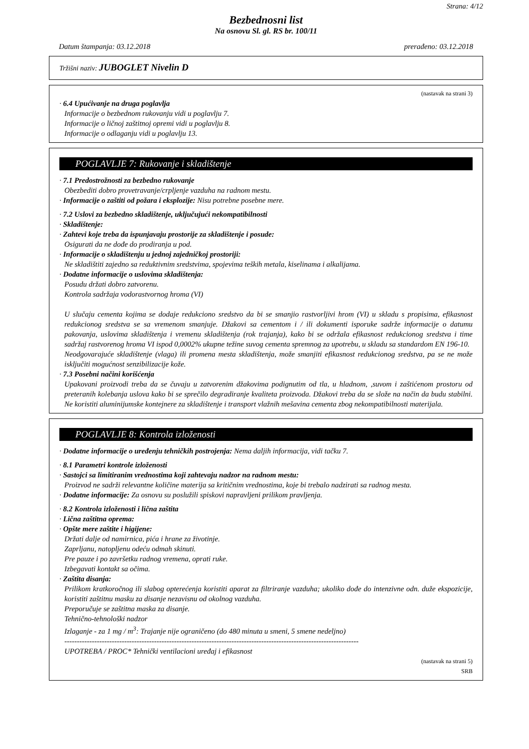Strana: 4/12
Bezbednosni list
Na osnovu Sl. gl. RS br. 100/11
Datum štampanja: 03.12.2018 prerađeno: 03.12.2018
Tržišni naziv: JUBOGLET Nivelin D
(nastavak na strani 3)
· 6.4 Upućivanje na druga poglavlja
Informacije o bezbednom rukovanju vidi u poglavlju 7.
Informacije o ličnoj zaštitnoj opremi vidi u poglavlju 8.
Informacije o odlaganju vidi u poglavlju 13.
POGLAVLJE 7: Rukovanje i skladištenje
· 7.1 Predostrožnosti za bezbedno rukovanje
Obezbediti dobro provetravanje/crpljenje vazduha na radnom mestu.
· Informacije o zaštiti od požara i eksplozije: Nisu potrebne posebne mere.
· 7.2 Uslovi za bezbedno skladištenje, uključujući nekompatibilnosti
· Skladištenje:
· Zahtevi koje treba da ispunjavaju prostorije za skladištenje i posude:
Osigurati da ne dođe do prodiranja u pod.
· Informacije o skladištenju u jednoj zajedničkoj prostoriji:
Ne skladištiti zajedno sa reduktivnim sredstvima, spojevima teških metala, kiselinama i alkalijama.
· Dodatne informacije o uslovima skladištenja:
Posudu držati dobro zatvorenu.
Kontrola sadržaja vodorastvornog hroma (VI)
U slučaju cementa kojima se dodaje redukciono sredstvo da bi se smanjio rastvorljivi hrom (VI) u skladu s propisima, efikasnost redukcionog sredstva se sa vremenom smanjuje. Džakovi sa cementom i / ili dokumenti isporuke sadrže informacije o datumu pakovanja, uslovima skladištenja i vremenu skladištenja (rok trajanja), kako bi se održala efikasnost redukcionog sredstva i time sadržaj rastvorenog hroma VI ispod 0,0002% ukupne težine suvog cementa spremnog za upotrebu, u skladu sa standardom EN 196-10.
Neodgovarajuće skladištenje (vlaga) ili promena mesta skladištenja, može smanjiti efikasnost redukcionog sredstva, pa se ne može isključiti mogućnost senzibilizacije kože.
· 7.3 Posebni načini korišćenja
Upakovani proizvodi treba da se čuvaju u zatvorenim džakovima podignutim od tla, u hladnom, ,suvom i zaštićenom prostoru od preteranih kolebanja uslova kako bi se sprečilo degradiranje kvaliteta proizvoda. Džakovi treba da se slože na način da budu stabilni. Ne koristiti aluminijumske kontejnere za skladištenje i transport vlažnih mešavina cementa zbog nekompatibilnosti materijala.
POGLAVLJE 8: Kontrola izloženosti
· Dodatne informacije o uređenju tehničkih postrojenja: Nema daljih informacija, vidi tačku 7.
· 8.1 Parametri kontrole izloženosti
· Sastojci sa limitiranim vrednostima koji zahtevaju nadzor na radnom mestu:
Proizvod ne sadrži relevantne količine materija sa kritičnim vrednostima, koje bi trebalo nadzirati sa radnog mesta.
· Dodatne informacije: Za osnovu su poslužili spiskovi napravljeni prilikom pravljenja.
· 8.2 Kontrola izloženosti i lična zaštita
· Lična zaštitna oprema:
· Opšte mere zaštite i higijene:
Držati dalje od namirnica, pića i hrane za životinje.
Zaprljanu, natopljenu odeću odmah skinuti.
Pre pauze i po završetku radnog vremena, oprati ruke.
Izbegavati kontakt sa očima.
· Zaštita disanja:
Prilikom kratkoročnog ili slabog opterećenja koristiti aparat za filtriranje vazduha; ukoliko dođe do intenzivne odn. duže ekspozicije, koristiti zaštitnu masku za disanje nezavisnu od okolnog vazduha.
Preporučuje se zaštitna maska za disanje.
Tehnično-tehnološki nadzor
Izlaganje - za 1 mg / m<sup>3</sup>: Trajanje nije ograničeno (do 480 minuta u smeni, 5 smene nedeljno)
----------------------------------------------------------------------------------------------------------------------
UPOTREBA / PROC* Tehnički ventilacioni uređaj i efikasnost
(nastavak na strani 5)
SRB